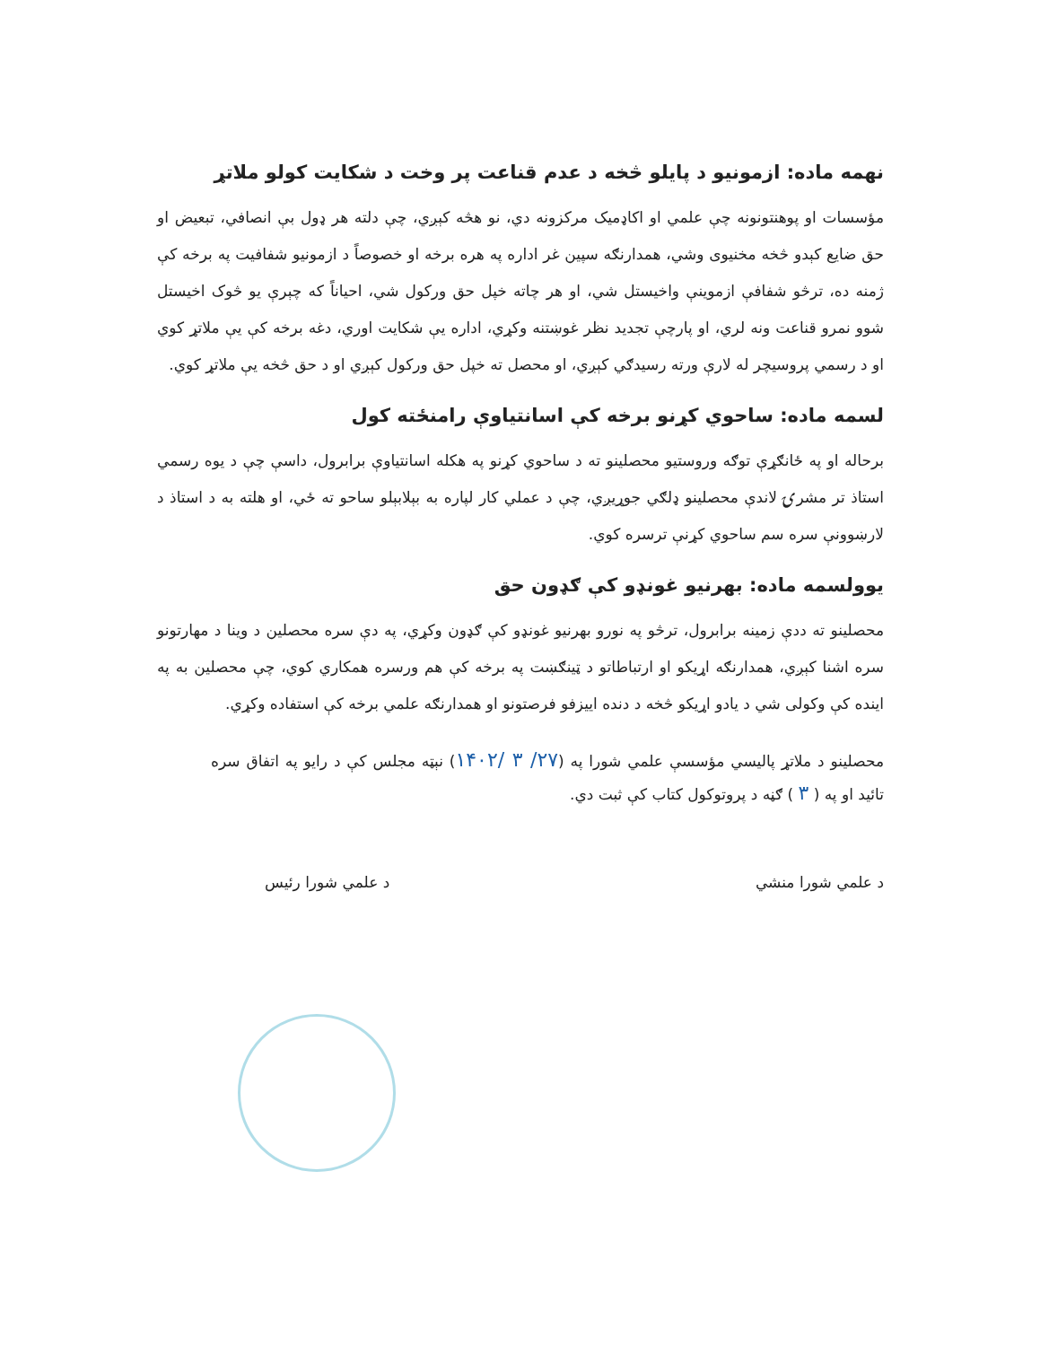نهمه ماده: ازمونیو د پایلو څخه د عدم قناعت پر وخت د شکایت کولو ملاتړ
مؤسسات او پوهنتونونه چې علمي او اکاډمیک مرکزونه دي، نو هڅه کېږي، چې دلته هر ډول بې انصافي، تبعیض او حق ضایع کېدو څخه مخنیوی وشي، همدارنګه سپین غر اداره په هره برخه او خصوصاً د ازمونیو شفافیت په برخه کې ژمنه ده، ترڅو شفافې ازموینې واخیستل شي، او هر چاته خپل حق ورکول شي، احیاناً که چېرې یو څوک اخیستل شوو نمرو قناعت ونه لري، او پارچې تجدید نظر غوښتنه وکړي، اداره یې شکایت اوري، دغه برخه کې یې ملاتړ کوي او د رسمي پروسیچر له لارې ورته رسیدګي کېږي، او محصل ته خپل حق ورکول کېږي او د حق څخه یې ملاتړ کوي.
لسمه ماده: ساحوي کړنو برخه کې اسانتیاوې رامنځته کول
برحاله او په ځانګړې توګه وروستیو محصلینو ته د ساحوي کړنو په هکله اسانتیاوې برابرول، داسې چې د یوه رسمي استاذ تر مشرۍ لاندې محصلینو ډلګي جوړیږي، چې د عملي کار لپاره به بېلابېلو ساحو ته ځي، او هلته به د استاذ د لارښوونې سره سم ساحوي کړنې ترسره کوي.
یوولسمه ماده: بهرنیو غونډو کې ګډون حق
محصلینو ته ددې زمینه برابرول، ترڅو په نورو بهرنیو غونډو کې ګډون وکړي، په دې سره محصلین د وینا د مهارتونو سره اشنا کېږي، همدارنګه اړیکو او ارتباطاتو د ټینګښت په برخه کې هم ورسره همکاري کوي، چې محصلین به په اینده کې وکولی شي د یادو اړیکو څخه د دنده اییزفو فرصتونو او همدارنګه علمي برخه کې استفاده وکړي.
محصلینو د ملاتړ پالیسي مؤسسې علمي شورا په (۲۷/ ۳ /۱۴۰۲) نېټه مجلس کې د رایو په اتفاق سره تائید او په ( ۳ ) ګڼه د پروتوکول کتاب کې ثبت دي.
د علمي شورا منشي د علمي شورا رئیس